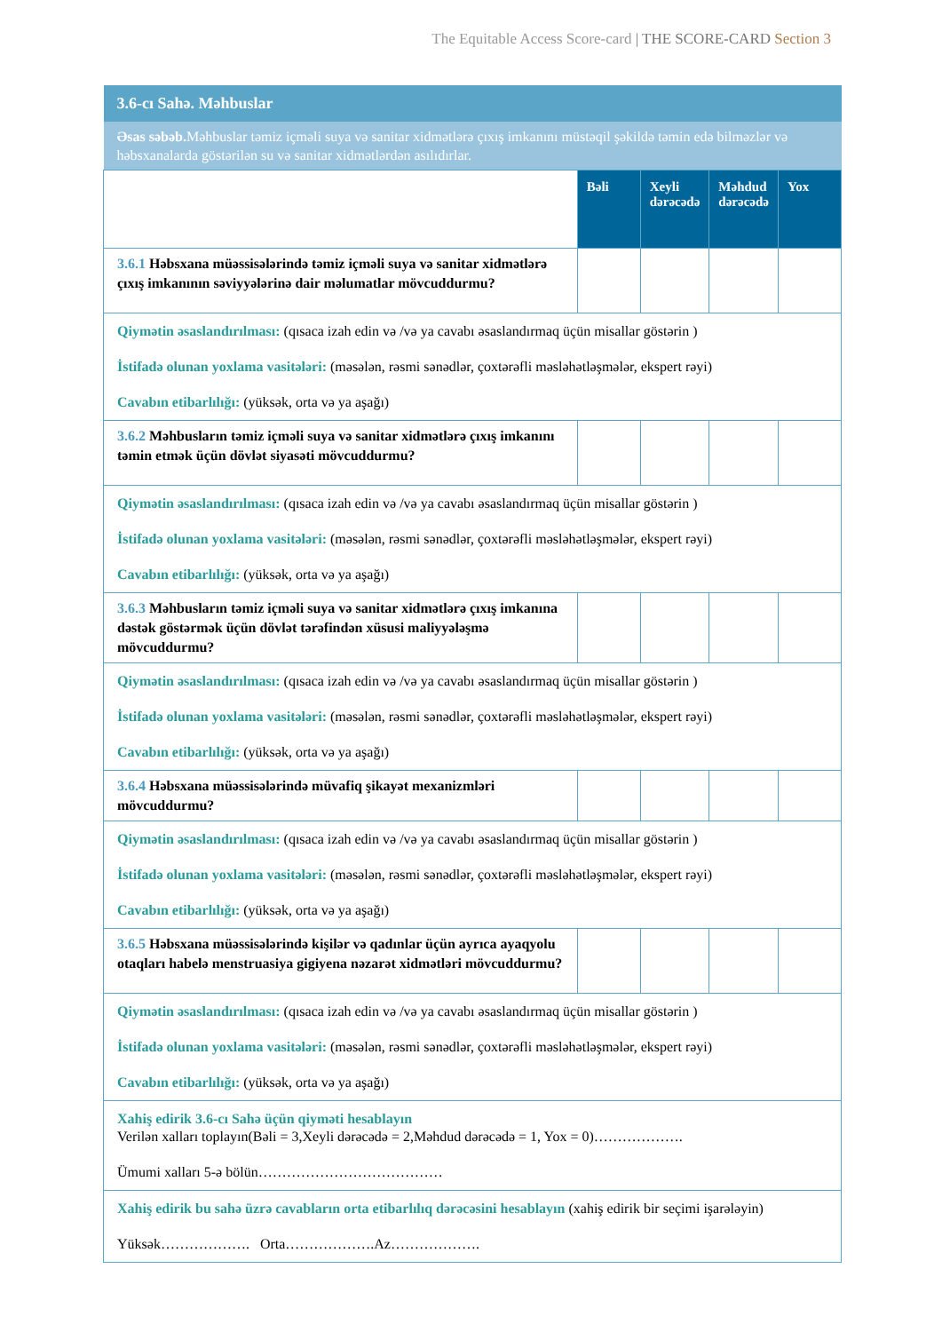The Equitable Access Score-card | THE SCORE-CARD Section 3
| 3.6-cı Sahə. Məhbuslar | | | | |
| Əsas səbəb. Məhbuslar təmiz içməli suya və sanitar xidmətlərə çıxış imkanını müstəqil şəkildə təmin edə bilməzlər və həbsxanalarda göstərilən su və sanitar xidmətlərdən asılıdırlar. | | | | |
| | Bəli | Xeyli dərəcədə | Məhdud dərəcədə | Yox |
| 3.6.1 Həbsxana müəssisələrində təmiz içməli suya və sanitar xidmətlərə çıxış imkanının səviyyələrinə dair məlumatlar mövcuddurmu? | | | | |
| Qiymətin əsaslandırılması: (qısaca izah edin və /və ya cavabı əsaslandırmaq üçün misallar göstərin ) İstifadə olunan yoxlama vasitələri: (məsələn, rəsmi sənədlər, çoxtərəfli məsləhətləşmələr, ekspert rəyi) Cavabın etibarlılığı: (yüksək, orta və ya aşağı) | | | | |
| 3.6.2 Məhbusların təmiz içməli suya və sanitar xidmətlərə çıxış imkanını təmin etmək üçün dövlət siyasəti mövcuddurmu? | | | | |
| Qiymətin əsaslandırılması: (qısaca izah edin və /və ya cavabı əsaslandırmaq üçün misallar göstərin ) İstifadə olunan yoxlama vasitələri: (məsələn, rəsmi sənədlər, çoxtərəfli məsləhətləşmələr, ekspert rəyi) Cavabın etibarlılığı: (yüksək, orta və ya aşağı) | | | | |
| 3.6.3 Məhbusların təmiz içməli suya və sanitar xidmətlərə çıxış imkanına dəstək göstərmək üçün dövlət tərəfindən xüsusi maliyyələşmə mövcuddurmu? | | | | |
| Qiymətin əsaslandırılması: (qısaca izah edin və /və ya cavabı əsaslandırmaq üçün misallar göstərin ) İstifadə olunan yoxlama vasitələri: (məsələn, rəsmi sənədlər, çoxtərəfli məsləhətləşmələr, ekspert rəyi) Cavabın etibarlılığı: (yüksək, orta və ya aşağı) | | | | |
| 3.6.4 Həbsxana müəssisələrində müvafiq şikayət mexanizmləri mövcuddurmu? | | | | |
| Qiymətin əsaslandırılması: (qısaca izah edin və /və ya cavabı əsaslandırmaq üçün misallar göstərin ) İstifadə olunan yoxlama vasitələri: (məsələn, rəsmi sənədlər, çoxtərəfli məsləhətləşmələr, ekspert rəyi) Cavabın etibarlılığı: (yüksək, orta və ya aşağı) | | | | |
| 3.6.5 Həbsxana müəssisələrində kişilər və qadınlar üçün ayrıca ayaqyolu otaqları habelə menstruasiya gigiyena nəzarət xidmətləri mövcuddurmu? | | | | |
| Qiymətin əsaslandırılması: (qısaca izah edin və /və ya cavabı əsaslandırmaq üçün misallar göstərin ) İstifadə olunan yoxlama vasitələri: (məsələn, rəsmi sənədlər, çoxtərəfli məsləhətləşmələr, ekspert rəyi) Cavabın etibarlılığı: (yüksək, orta və ya aşağı) | | | | |
| Xahiş edirik 3.6-cı Sahə üçün qiyməti hesablayın Verilən xalları toplayın(Bəli = 3,Xeyli dərəcədə = 2,Məhdud dərəcədə = 1, Yox = 0)………………. Ümumi xalları 5-ə bölün………………………………… | | | | |
| Xahiş edirik bu sahə üzrə cavabların orta etibarlılıq dərəcəsini hesablayın (xahiş edirik bir seçimi işarələyin) Yüksək………………. Orta……………….Az………………. | | | | |